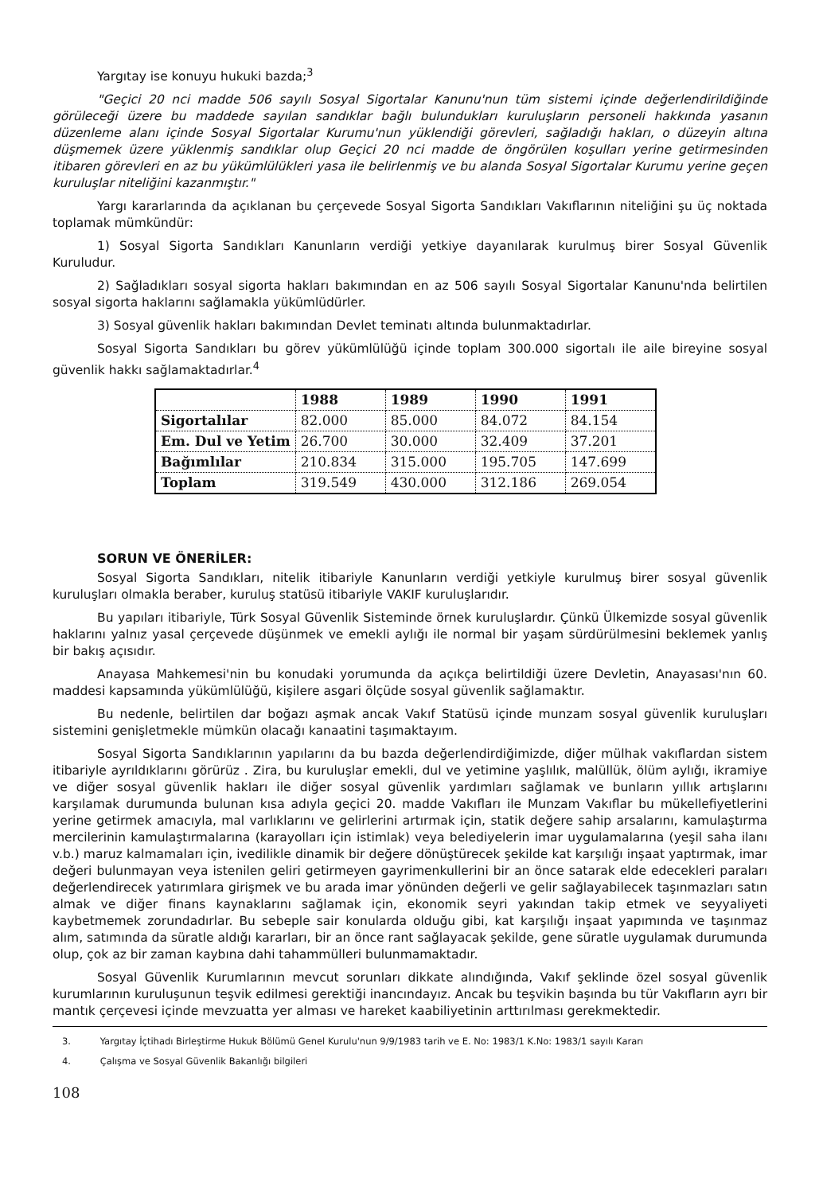Yargıtay ise konuyu hukuki bazda;<sup>3</sup>
"Geçici 20 nci madde 506 sayılı Sosyal Sigortalar Kanunu'nun tüm sistemi içinde değerlendirildiğinde görüleceği üzere bu maddede sayılan sandıklar bağlı bulundukları kuruluşların personeli hakkında yasanın düzenleme alanı içinde Sosyal Sigortalar Kurumu'nun yüklendiği görevleri, sağladığı hakları, o düzeyin altına düşmemek üzere yüklenmiş sandıklar olup Geçici 20 nci madde de öngörülen koşulları yerine getirmesinden itibaren görevleri en az bu yükümlülükleri yasa ile belirlenmiş ve bu alanda Sosyal Sigortalar Kurumu yerine geçen kuruluşlar niteliğini kazanmıştır."
Yargı kararlarında da açıklanan bu çerçevede Sosyal Sigorta Sandıkları Vakıflarının niteliğini şu üç noktada toplamak mümkündür:
1) Sosyal Sigorta Sandıkları Kanunların verdiği yetkiye dayanılarak kurulmuş birer Sosyal Güvenlik Kuruludur.
2) Sağladıkları sosyal sigorta hakları bakımından en az 506 sayılı Sosyal Sigortalar Kanunu'nda belirtilen sosyal sigorta haklarını sağlamakla yükümlüdürler.
3) Sosyal güvenlik hakları bakımından Devlet teminatı altında bulunmaktadırlar.
Sosyal Sigorta Sandıkları bu görev yükümlülüğü içinde toplam 300.000 sigortalı ile aile bireyine sosyal güvenlik hakkı sağlamaktadırlar.<sup>4</sup>
| | 1988 | 1989 | 1990 | 1991 |
| --- | --- | --- | --- | --- |
| Sigortalılar | 82.000 | 85.000 | 84.072 | 84.154 |
| Em. Dul ve Yetim | 26.700 | 30.000 | 32.409 | 37.201 |
| Bağımlılar | 210.834 | 315.000 | 195.705 | 147.699 |
| Toplam | 319.549 | 430.000 | 312.186 | 269.054 |
SORUN VE ÖNERİLER:
Sosyal Sigorta Sandıkları, nitelik itibariyle Kanunların verdiği yetkiyle kurulmuş birer sosyal güvenlik kuruluşları olmakla beraber, kuruluş statüsü itibariyle VAKIF kuruluşlarıdır.
Bu yapıları itibariyle, Türk Sosyal Güvenlik Sisteminde örnek kuruluşlardır. Çünkü Ülkemizde sosyal güvenlik haklarını yalnız yasal çerçevede düşünmek ve emekli aylığı ile normal bir yaşam sürdürülmesini beklemek yanlış bir bakış açısıdır.
Anayasa Mahkemesi'nin bu konudaki yorumunda da açıkça belirtildiği üzere Devletin, Anayasası'nın 60. maddesi kapsamında yükümlülüğü, kişilere asgari ölçüde sosyal güvenlik sağlamaktır.
Bu nedenle, belirtilen dar boğazı aşmak ancak Vakıf Statüsü içinde munzam sosyal güvenlik kuruluşları sistemini genişletmekle mümkün olacağı kanaatini taşımaktayım.
Sosyal Sigorta Sandıklarının yapılarını da bu bazda değerlendirdiğimizde, diğer mülhak vakıflardan sistem itibariyle ayrıldıklarını görürüz . Zira, bu kuruluşlar emekli, dul ve yetimine yaşlılık, malüllük, ölüm aylığı, ikramiye ve diğer sosyal güvenlik hakları ile diğer sosyal güvenlik yardımları sağlamak ve bunların yıllık artışlarını karşılamak durumunda bulunan kısa adıyla geçici 20. madde Vakıfları ile Munzam Vakıflar bu mükellefiyetlerini yerine getirmek amacıyla, mal varlıklarını ve gelirlerini artırmak için, statik değere sahip arsalarını, kamulaştırma mercilerinin kamulaştırmalarına (karayolları için istimlak) veya belediyelerin imar uygulamalarına (yeşil saha ilanı v.b.) maruz kalmamaları için, ivedilikle dinamik bir değere dönüştürecek şekilde kat karşılığı inşaat yaptırmak, imar değeri bulunmayan veya istenilen geliri getirmeyen gayrimenkullerini bir an önce satarak elde edecekleri paraları değerlendirecek yatırımlara girişmek ve bu arada imar yönünden değerli ve gelir sağlayabilecek taşınmazları satın almak ve diğer finans kaynaklarını sağlamak için, ekonomik seyri yakından takip etmek ve seyyaliyeti kaybetmemek zorundadırlar. Bu sebeple sair konularda olduğu gibi, kat karşılığı inşaat yapımında ve taşınmaz alım, satımında da süratle aldığı kararları, bir an önce rant sağlayacak şekilde, gene süratle uygulamak durumunda olup, çok az bir zaman kaybına dahi tahammülleri bulunmamaktadır.
Sosyal Güvenlik Kurumlarının mevcut sorunları dikkate alındığında, Vakıf şeklinde özel sosyal güvenlik kurumlarının kuruluşunun teşvik edilmesi gerektiği inancındayız. Ancak bu teşvikin başında bu tür Vakıfların ayrı bir mantık çerçevesi içinde mevzuatta yer alması ve hareket kaabiliyetinin arttırılması gerekmektedir.
3. Yargıtay İçtihadı Birleştirme Hukuk Bölümü Genel Kurulu'nun 9/9/1983 tarih ve E. No: 1983/1 K.No: 1983/1 sayılı Kararı
4. Çalışma ve Sosyal Güvenlik Bakanlığı bilgileri
108